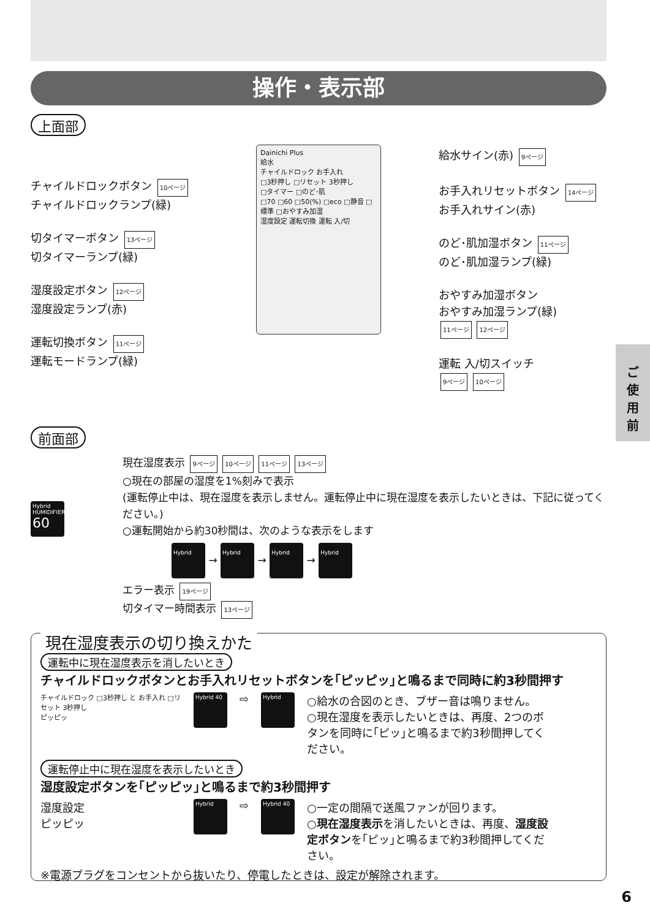操作・表示部
上面部
チャイルドロックボタン 10ページ
チャイルドロックランプ(緑)
切タイマーボタン 13ページ
切タイマーランプ(緑)
湿度設定ボタン 12ページ
湿度設定ランプ(赤)
運転切換ボタン 11ページ
運転モードランプ(緑)
Dainichi Plus
給水
チャイルドロック お手入れ
□3秒押し □リセット 3秒押し
□タイマー □のど･肌
□70 □60 □50(%) □eco □静音 □標準 □おやすみ加湿
湿度設定 運転切換 運転 入/切
給水サイン(赤) 9ページ
お手入れリセットボタン 14ページ
お手入れサイン(赤)
のど･肌加湿ボタン 11ページ
のど･肌加湿ランプ(緑)
おやすみ加湿ボタン
おやすみ加湿ランプ(緑)
11ページ 12ページ
運転 入/切スイッチ
9ページ 10ページ
ご
使
用
前
前面部
Hybrid HUMIDIFIER
60
現在湿度表示 9ページ 10ページ 11ページ 13ページ
○現在の部屋の湿度を1%刻みで表示
(運転停止中は、現在湿度を表示しません。運転停止中に現在湿度を表示したいときは、下記に従ってください。)
○運転開始から約30秒間は、次のような表示をします
Hybrid → Hybrid → Hybrid → Hybrid
エラー表示 19ページ
切タイマー時間表示 13ページ
現在湿度表示の切り換えかた
運転中に現在湿度表示を消したいとき
チャイルドロックボタンとお手入れリセットボタンを｢ピッピッ｣と鳴るまで同時に約3秒間押す
チャイルドロック □3秒押し と お手入れ □リセット 3秒押し
ピッピッ
Hybrid 40 ⇨ Hybrid
○給水の合図のとき、ブザー音は鳴りません。
○現在湿度を表示したいときは、再度、2つのボタンを同時に｢ピッ｣と鳴るまで約3秒間押してください。
運転停止中に現在湿度を表示したいとき
湿度設定ボタンを｢ピッピッ｣と鳴るまで約3秒間押す
湿度設定
ピッピッ
Hybrid ⇨ Hybrid 40
○一定の間隔で送風ファンが回ります。
○現在湿度表示を消したいときは、再度、湿度設定ボタンを｢ピッ｣と鳴るまで約3秒間押してください。
※電源プラグをコンセントから抜いたり、停電したときは、設定が解除されます。
6